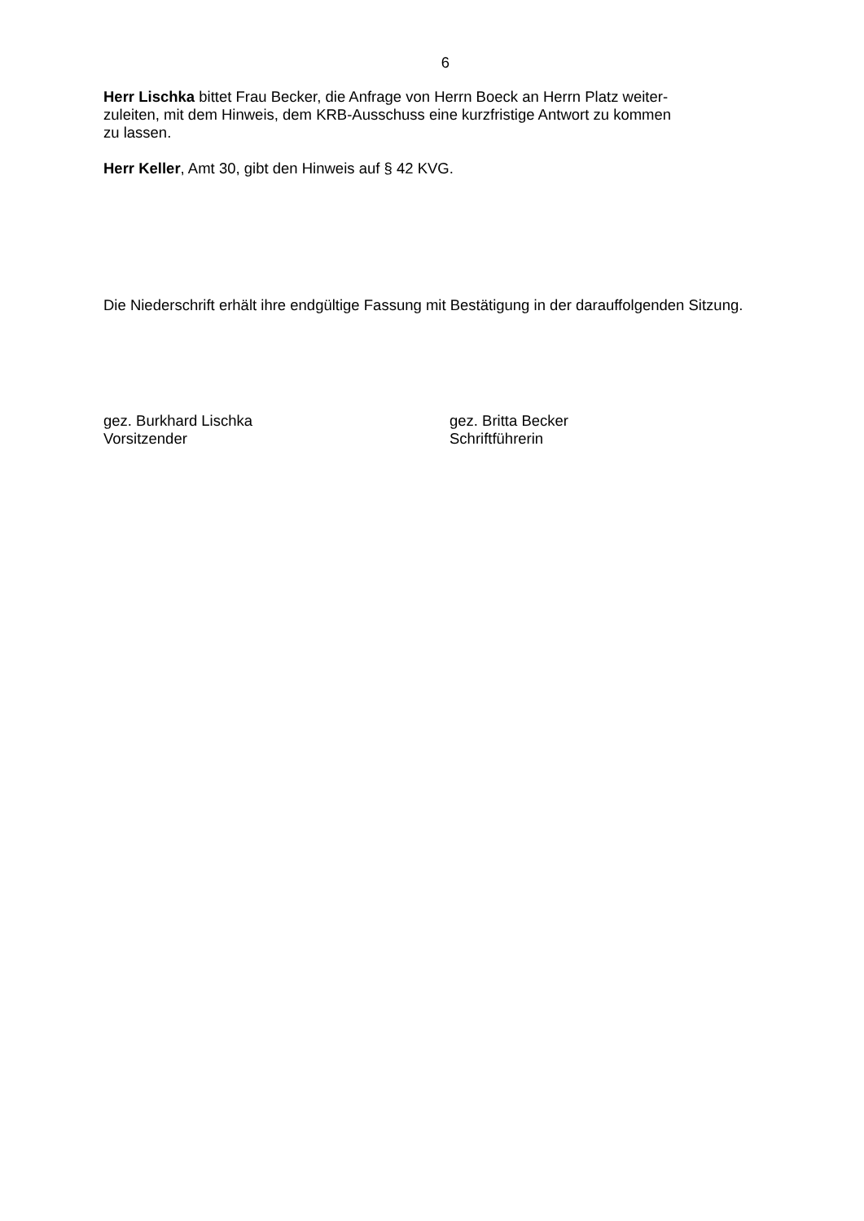6
Herr Lischka bittet Frau Becker, die Anfrage von Herrn Boeck an Herrn Platz weiter-
zuleiten, mit dem Hinweis, dem KRB-Ausschuss eine kurzfristige Antwort zu kommen
zu lassen.
Herr Keller, Amt 30, gibt den Hinweis auf § 42 KVG.
Die Niederschrift erhält ihre endgültige Fassung mit Bestätigung in der darauffolgenden Sitzung.
gez. Burkhard Lischka
Vorsitzender
gez. Britta Becker
Schriftführerin